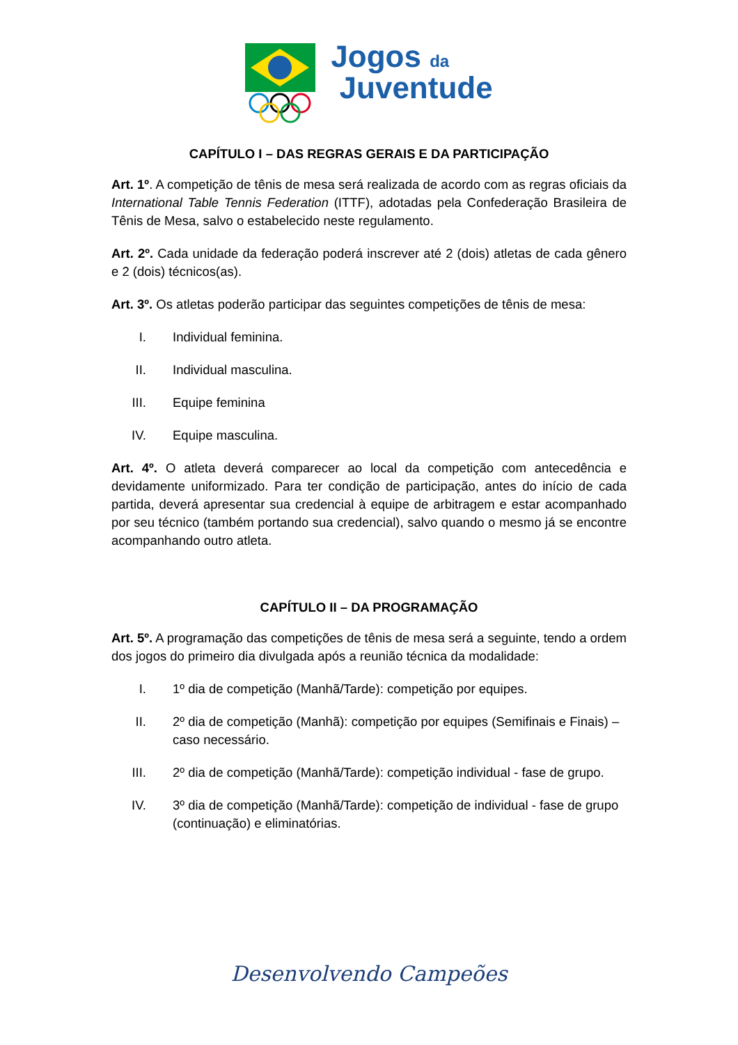Jogos da
Juventude
CAPÍTULO I – DAS REGRAS GERAIS E DA PARTICIPAÇÃO
Art. 1º. A competição de tênis de mesa será realizada de acordo com as regras oficiais da International Table Tennis Federation (ITTF), adotadas pela Confederação Brasileira de Tênis de Mesa, salvo o estabelecido neste regulamento.
Art. 2º. Cada unidade da federação poderá inscrever até 2 (dois) atletas de cada gênero e 2 (dois) técnicos(as).
Art. 3º. Os atletas poderão participar das seguintes competições de tênis de mesa:
I. Individual feminina.
II. Individual masculina.
III. Equipe feminina
IV. Equipe masculina.
Art. 4º. O atleta deverá comparecer ao local da competição com antecedência e devidamente uniformizado. Para ter condição de participação, antes do início de cada partida, deverá apresentar sua credencial à equipe de arbitragem e estar acompanhado por seu técnico (também portando sua credencial), salvo quando o mesmo já se encontre acompanhando outro atleta.
CAPÍTULO II – DA PROGRAMAÇÃO
Art. 5º. A programação das competições de tênis de mesa será a seguinte, tendo a ordem dos jogos do primeiro dia divulgada após a reunião técnica da modalidade:
I. 1º dia de competição (Manhã/Tarde): competição por equipes.
II. 2º dia de competição (Manhã): competição por equipes (Semifinais e Finais) – caso necessário.
III. 2º dia de competição (Manhã/Tarde): competição individual - fase de grupo.
IV. 3º dia de competição (Manhã/Tarde): competição de individual - fase de grupo (continuação) e eliminatórias.
Desenvolvendo Campeões